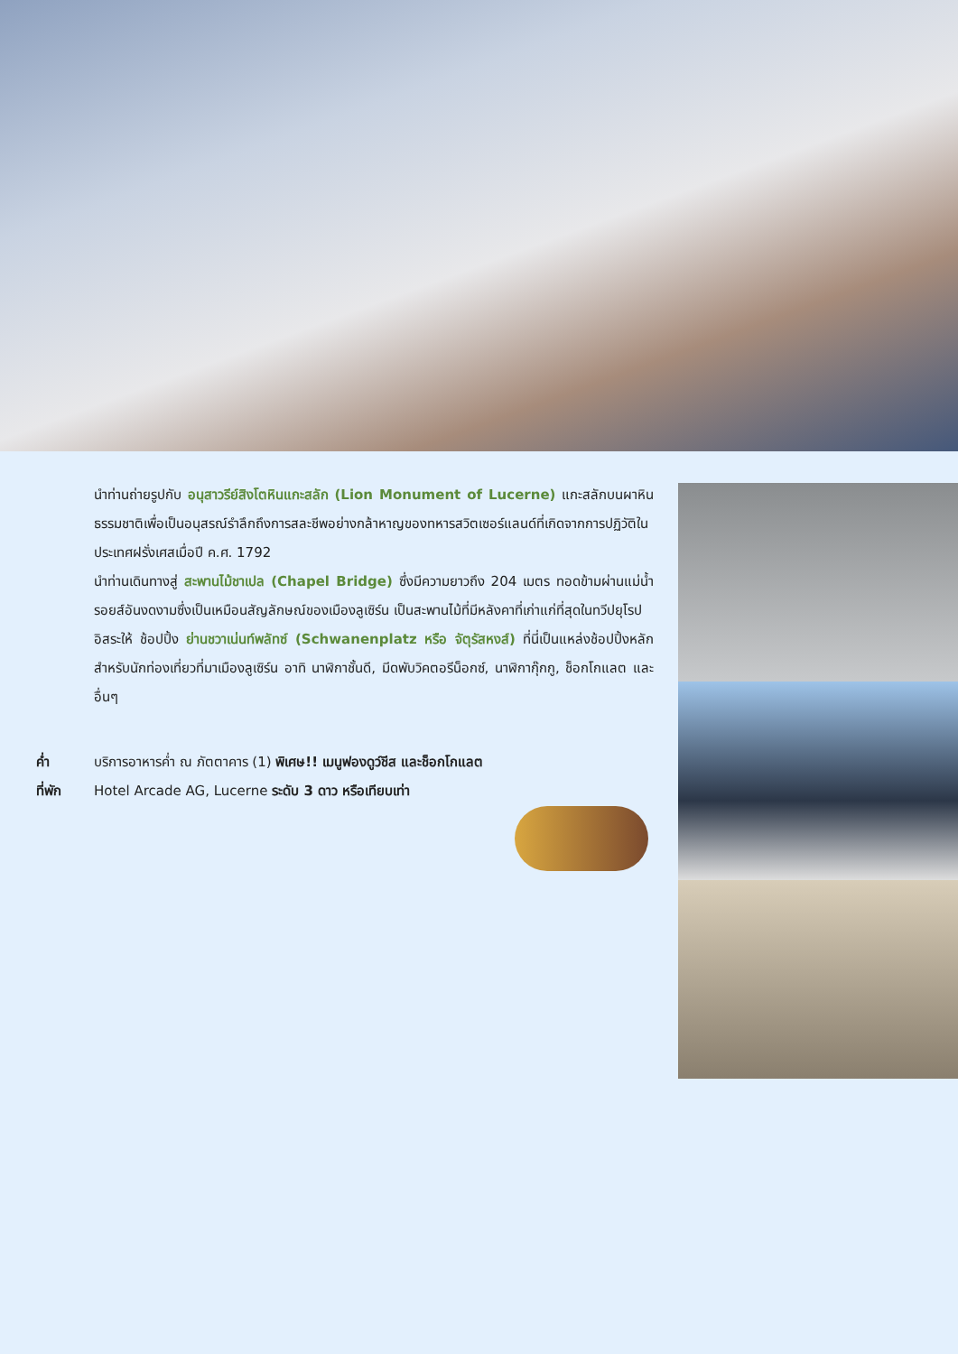นำท่านถ่ายรูปกับ อนุสาวรีย์สิงโตหินแกะสลัก (Lion Monument of Lucerne) แกะสลักบนผาหินธรรมชาติเพื่อเป็นอนุสรณ์รำลึกถึงการสละชีพอย่างกล้าหาญของทหารสวิตเซอร์แลนด์ที่เกิดจากการปฏิวัติในประเทศฝรั่งเศสเมื่อปี ค.ศ. 1792
นำท่านเดินทางสู่ สะพานไม้ชาเปล (Chapel Bridge) ซึ่งมีความยาวถึง 204 เมตร ทอดข้ามผ่านแม่น้ำรอยส์อันงดงามซึ่งเป็นเหมือนสัญลักษณ์ของเมืองลูเซิร์น เป็นสะพานไม้ที่มีหลังคาที่เก่าแก่ที่สุดในทวีปยุโรป
อิสระให้ ช้อปปิ้ง ย่านชวาเน่นท์พลัทซ์ (Schwanenplatz หรือ จัตุรัสหงส์) ที่นี่เป็นแหล่งช้อปปิ้งหลักสำหรับนักท่องเที่ยวที่มาเมืองลูเซิร์น อาทิ นาฬิกาชั้นดี, มีดพับวิคตอรีน็อกซ์, นาฬิกากุ๊กกู, ช็อกโกแลต และอื่นๆ
ค่ำ บริการอาหารค่ำ ณ ภัตตาคาร (1) พิเศษ!! เมนูฟองดูว์ชีส และช็อกโกแลต
ที่พัก Hotel Arcade AG, Lucerne ระดับ 3 ดาว หรือเทียบเท่า